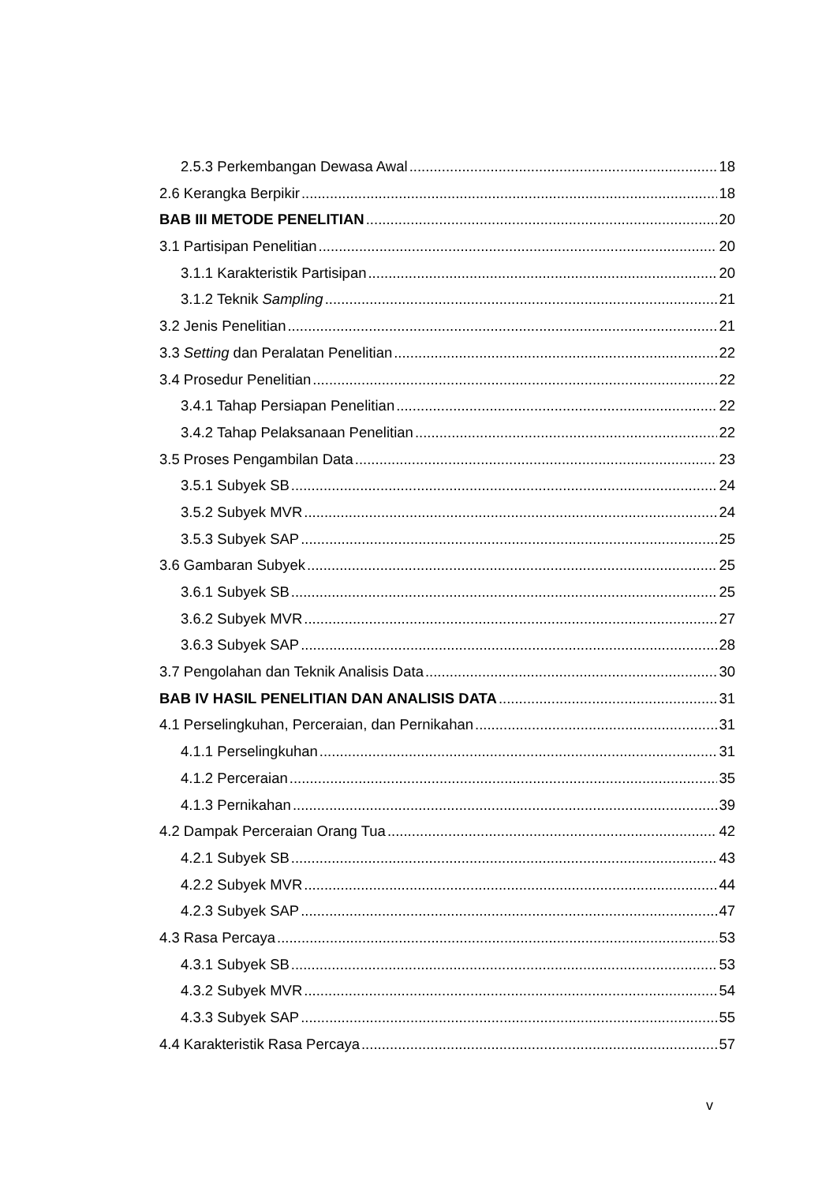2.5.3 Perkembangan Dewasa Awal 18
2.6 Kerangka Berpikir 18
BAB III METODE PENELITIAN 20
3.1 Partisipan Penelitian 20
3.1.1 Karakteristik Partisipan 20
3.1.2 Teknik Sampling 21
3.2 Jenis Penelitian 21
3.3 Setting dan Peralatan Penelitian 22
3.4 Prosedur Penelitian 22
3.4.1 Tahap Persiapan Penelitian 22
3.4.2 Tahap Pelaksanaan Penelitian 22
3.5 Proses Pengambilan Data 23
3.5.1 Subyek SB 24
3.5.2 Subyek MVR 24
3.5.3 Subyek SAP 25
3.6 Gambaran Subyek 25
3.6.1 Subyek SB 25
3.6.2 Subyek MVR 27
3.6.3 Subyek SAP 28
3.7 Pengolahan dan Teknik Analisis Data 30
BAB IV HASIL PENELITIAN DAN ANALISIS DATA 31
4.1 Perselingkuhan, Perceraian, dan Pernikahan 31
4.1.1 Perselingkuhan 31
4.1.2 Perceraian 35
4.1.3 Pernikahan 39
4.2 Dampak Perceraian Orang Tua 42
4.2.1 Subyek SB 43
4.2.2 Subyek MVR 44
4.2.3 Subyek SAP 47
4.3 Rasa Percaya 53
4.3.1 Subyek SB 53
4.3.2 Subyek MVR 54
4.3.3 Subyek SAP 55
4.4 Karakteristik Rasa Percaya 57
v